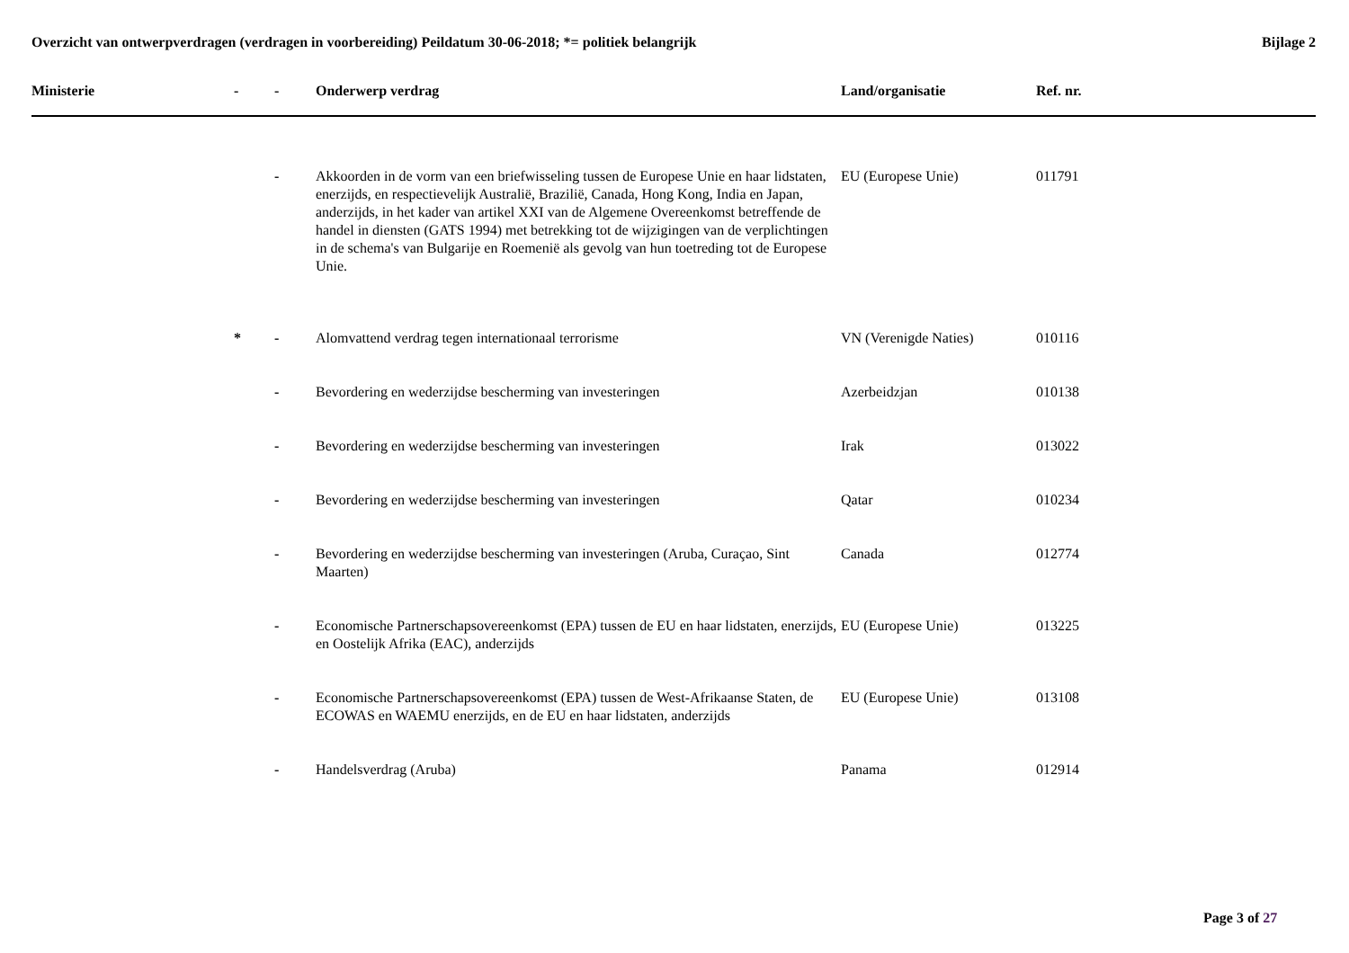Overzicht van ontwerpverdragen (verdragen in voorbereiding) Peildatum 30-06-2018; *= politiek belangrijk
Bijlage 2
| Ministerie | - | - | Onderwerp verdrag | Land/organisatie | Ref. nr. |
| --- | --- | --- | --- | --- | --- |
| | | - | Akkoorden in de vorm van een briefwisseling tussen de Europese Unie en haar lidstaten, enerzijds, en respectievelijk Australië, Brazilië, Canada, Hong Kong, India en Japan, anderzijds, in het kader van artikel XXI van de Algemene Overeenkomst betreffende de handel in diensten (GATS 1994) met betrekking tot de wijzigingen van de verplichtingen in de schema's van Bulgarije en Roemenië als gevolg van hun toetreding tot de Europese Unie. | EU (Europese Unie) | 011791 |
| | * | - | Alomvattend verdrag tegen internationaal terrorisme | VN (Verenigde Naties) | 010116 |
| | | - | Bevordering en wederzijdse bescherming van investeringen | Azerbeidzjan | 010138 |
| | | - | Bevordering en wederzijdse bescherming van investeringen | Irak | 013022 |
| | | - | Bevordering en wederzijdse bescherming van investeringen | Qatar | 010234 |
| | | - | Bevordering en wederzijdse bescherming van investeringen (Aruba, Curaçao, Sint Maarten) | Canada | 012774 |
| | | - | Economische Partnerschapsovereenkomst (EPA) tussen de EU en haar lidstaten, enerzijds, en Oostelijk Afrika (EAC), anderzijds | EU (Europese Unie) | 013225 |
| | | - | Economische Partnerschapsovereenkomst (EPA) tussen de West-Afrikaanse Staten, de ECOWAS en WAEMU enerzijds, en de EU en haar lidstaten, anderzijds | EU (Europese Unie) | 013108 |
| | | - | Handelsverdrag (Aruba) | Panama | 012914 |
Page 3 of 27